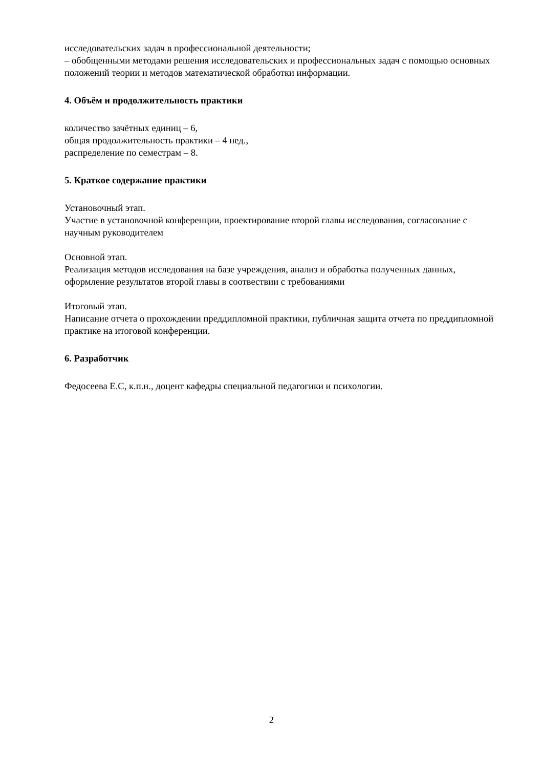исследовательских задач в профессиональной деятельности;
– обобщенными методами решения исследовательских и профессиональных задач с помощью основных положений теории и методов математической обработки информации.
4. Объём и продолжительность практики
количество зачётных единиц – 6,
общая продолжительность практики – 4 нед.,
распределение по семестрам – 8.
5. Краткое содержание практики
Установочный этап.
Участие в установочной конференции, проектирование второй главы исследования, согласование с научным руководителем
Основной этап.
Реализация методов исследования на базе учреждения, анализ и обработка полученных данных, оформление результатов второй главы в соотвествии с требованиями
Итоговый этап.
Написание отчета о прохождении преддипломной практики, публичная защита отчета по преддипломной практике на итоговой конференции.
6. Разработчик
Федосеева Е.С, к.п.н., доцент кафедры специальной педагогики и психологии.
2